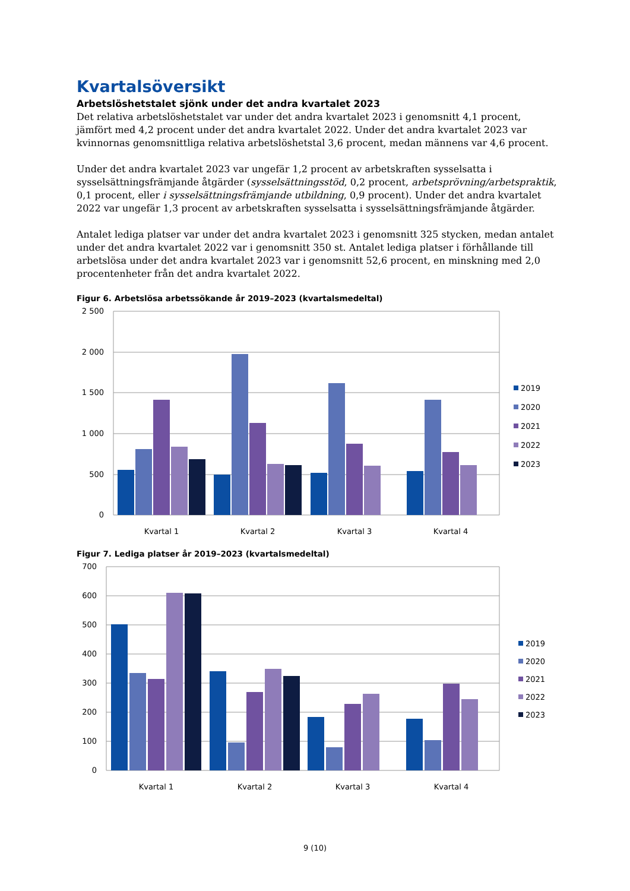Kvartalsöversikt
Arbetslöshetstalet sjönk under det andra kvartalet 2023
Det relativa arbetslöshetstalet var under det andra kvartalet 2023 i genomsnitt 4,1 procent, jämfört med 4,2 procent under det andra kvartalet 2022. Under det andra kvartalet 2023 var kvinnornas genomsnittliga relativa arbetslöshetstal 3,6 procent, medan männens var 4,6 procent.
Under det andra kvartalet 2023 var ungefär 1,2 procent av arbetskraften sysselsatta i sysselsättningsfrämjande åtgärder (sysselsättningsstöd, 0,2 procent, arbetsprövning/arbetspraktik, 0,1 procent, eller i sysselsättningsfrämjande utbildning, 0,9 procent). Under det andra kvartalet 2022 var ungefär 1,3 procent av arbetskraften sysselsatta i sysselsättningsfrämjande åtgärder.
Antalet lediga platser var under det andra kvartalet 2023 i genomsnitt 325 stycken, medan antalet under det andra kvartalet 2022 var i genomsnitt 350 st. Antalet lediga platser i förhållande till arbetslösa under det andra kvartalet 2023 var i genomsnitt 52,6 procent, en minskning med 2,0 procentenheter från det andra kvartalet 2022.
Figur 6. Arbetslösa arbetssökande år 2019–2023 (kvartalsmedeltal)
2 500
2 000
1 500
1 000
500
0
Kvartal 1
Kvartal 2
Kvartal 3
Kvartal 4
2019
2020
2021
2022
2023
Figur 7. Lediga platser år 2019–2023 (kvartalsmedeltal)
700
600
500
400
300
200
100
0
Kvartal 1
Kvartal 2
Kvartal 3
Kvartal 4
2019
2020
2021
2022
2023
9 (10)